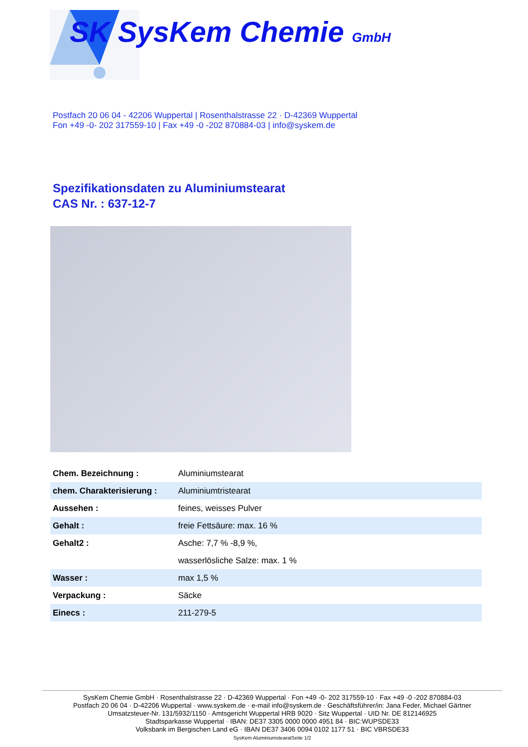SK SysKem Chemie GmbH
Postfach 20 06 04 - 42206 Wuppertal | Rosenthalstrasse 22 · D-42369 Wuppertal
Fon +49 -0- 202 317559-10 | Fax +49 -0 -202 870884-03 | info@syskem.de
Spezifikationsdaten zu Aluminiumstearat
CAS Nr. : 637-12-7
| Chem. Bezeichnung : | Aluminiumstearat |
| chem. Charakterisierung : | Aluminiumtristearat |
| Aussehen : | feines, weisses Pulver |
| Gehalt : | freie Fettsäure: max. 16 % |
| Gehalt2 : | Asche: 7,7 % -8,9 %, |
| | wasserlösliche Salze: max. 1 % |
| Wasser : | max 1,5 % |
| Verpackung : | Säcke |
| Einecs : | 211-279-5 |
SysKem Chemie GmbH · Rosenthalstrasse 22 · D-42369 Wuppertal · Fon +49 -0- 202 317559-10 · Fax +49 -0 -202 870884-03
Postfach 20 06 04 · D-42206 Wuppertal · www.syskem.de · e-mail info@syskem.de · Geschäftsführer/in: Jana Feder, Michael Gärtner
Umsatzsteuer-Nr. 131/5932/1150 · Amtsgericht Wuppertal HRB 9020 · Sitz Wuppertal · UID Nr. DE 812146925
Stadtsparkasse Wuppertal · IBAN: DE37 3305 0000 0000 4951 84 · BIC:WUPSDE33
Volksbank im Bergischen Land eG · IBAN DE37 3406 0094 0102 1177 51 · BIC VBRSDE33
SysKem AluminiumstearatSeite 1/2